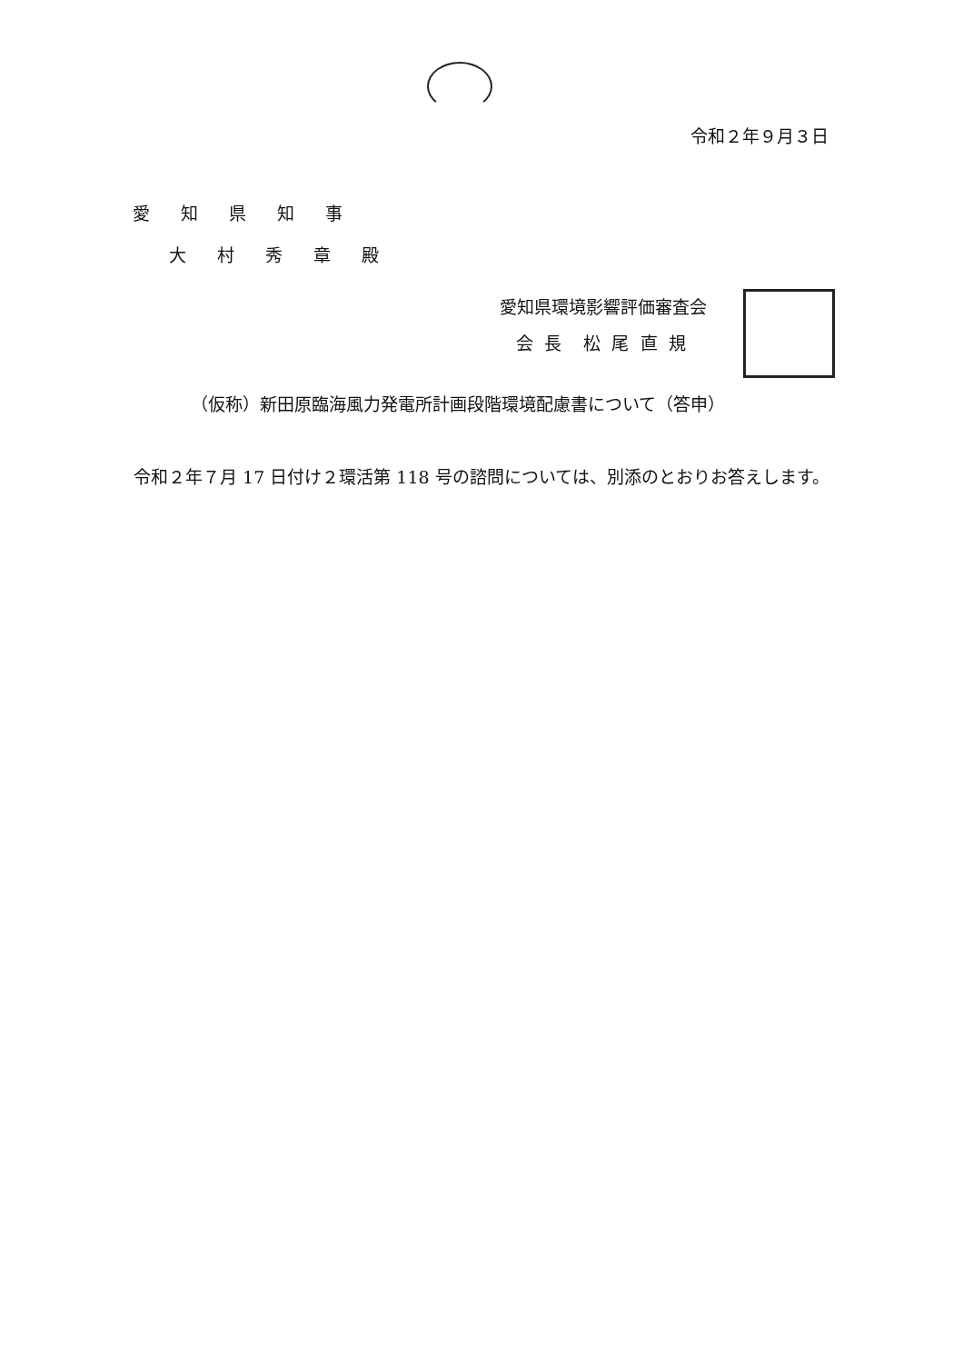令和２年９月３日
愛 知 県 知 事
大 村 秀 章 殿
愛知県環境影響評価審査会
会 長 松 尾 直 規
（仮称）新田原臨海風力発電所計画段階環境配慮書について（答申）
令和２年７月 17 日付け２環活第 118 号の諮問については、別添のとおりお答えします。